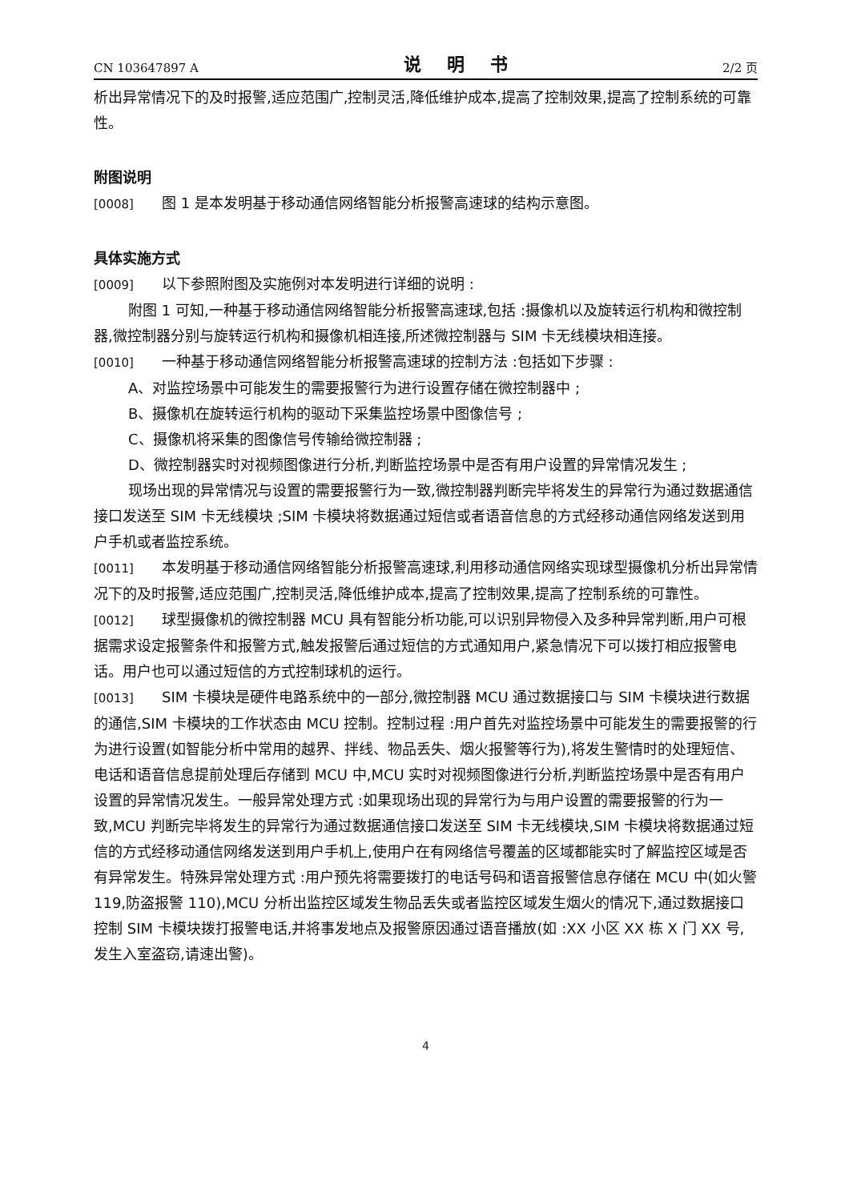CN 103647897 A 说 明 书 2/2 页
析出异常情况下的及时报警,适应范围广,控制灵活,降低维护成本,提高了控制效果,提高了控制系统的可靠性。
附图说明
[0008] 图 1 是本发明基于移动通信网络智能分析报警高速球的结构示意图。
具体实施方式
[0009] 以下参照附图及实施例对本发明进行详细的说明 :
附图 1 可知,一种基于移动通信网络智能分析报警高速球,包括 :摄像机以及旋转运行机构和微控制器,微控制器分别与旋转运行机构和摄像机相连接,所述微控制器与 SIM 卡无线模块相连接。
[0010] 一种基于移动通信网络智能分析报警高速球的控制方法 :包括如下步骤 :
A、对监控场景中可能发生的需要报警行为进行设置存储在微控制器中 ;
B、摄像机在旋转运行机构的驱动下采集监控场景中图像信号 ;
C、摄像机将采集的图像信号传输给微控制器 ;
D、微控制器实时对视频图像进行分析,判断监控场景中是否有用户设置的异常情况发生 ;
现场出现的异常情况与设置的需要报警行为一致,微控制器判断完毕将发生的异常行为通过数据通信接口发送至 SIM 卡无线模块 ;SIM 卡模块将数据通过短信或者语音信息的方式经移动通信网络发送到用户手机或者监控系统。
[0011] 本发明基于移动通信网络智能分析报警高速球,利用移动通信网络实现球型摄像机分析出异常情况下的及时报警,适应范围广,控制灵活,降低维护成本,提高了控制效果,提高了控制系统的可靠性。
[0012] 球型摄像机的微控制器 MCU 具有智能分析功能,可以识别异物侵入及多种异常判断,用户可根据需求设定报警条件和报警方式,触发报警后通过短信的方式通知用户,紧急情况下可以拨打相应报警电话。用户也可以通过短信的方式控制球机的运行。
[0013] SIM 卡模块是硬件电路系统中的一部分,微控制器 MCU 通过数据接口与 SIM 卡模块进行数据的通信,SIM 卡模块的工作状态由 MCU 控制。控制过程 :用户首先对监控场景中可能发生的需要报警的行为进行设置(如智能分析中常用的越界、拌线、物品丢失、烟火报警等行为),将发生警情时的处理短信、电话和语音信息提前处理后存储到 MCU 中,MCU 实时对视频图像进行分析,判断监控场景中是否有用户设置的异常情况发生。一般异常处理方式 :如果现场出现的异常行为与用户设置的需要报警的行为一致,MCU 判断完毕将发生的异常行为通过数据通信接口发送至 SIM 卡无线模块,SIM 卡模块将数据通过短信的方式经移动通信网络发送到用户手机上,使用户在有网络信号覆盖的区域都能实时了解监控区域是否有异常发生。特殊异常处理方式 :用户预先将需要拨打的电话号码和语音报警信息存储在 MCU 中(如火警 119,防盗报警 110),MCU 分析出监控区域发生物品丢失或者监控区域发生烟火的情况下,通过数据接口控制 SIM 卡模块拨打报警电话,并将事发地点及报警原因通过语音播放(如 :XX 小区 XX 栋 X 门 XX 号,发生入室盗窃,请速出警)。
4